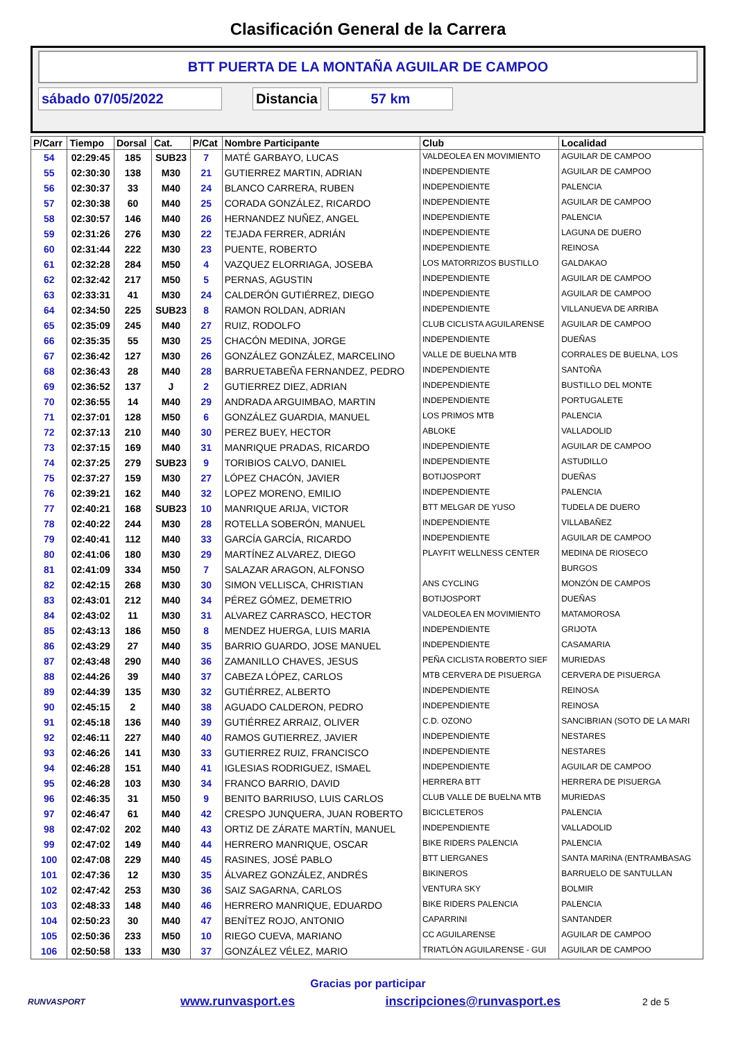Clasificación General de la Carrera
BTT PUERTA DE LA MONTAÑA AGUILAR DE CAMPOO
sábado 07/05/2022 Distancia 57 km
| P/Carr | Tiempo | Dorsal | Cat. | P/Cat | Nombre Participante | Club | Localidad |
| --- | --- | --- | --- | --- | --- | --- | --- |
| 54 | 02:29:45 | 185 | SUB23 | 7 | MATÉ GARBAYO, LUCAS | VALDEOLEA EN MOVIMIENTO | AGUILAR DE CAMPOO |
| 55 | 02:30:30 | 138 | M30 | 21 | GUTIERREZ MARTIN, ADRIAN | INDEPENDIENTE | AGUILAR DE CAMPOO |
| 56 | 02:30:37 | 33 | M40 | 24 | BLANCO CARRERA, RUBEN | INDEPENDIENTE | PALENCIA |
| 57 | 02:30:38 | 60 | M40 | 25 | CORADA GONZÁLEZ, RICARDO | INDEPENDIENTE | AGUILAR DE CAMPOO |
| 58 | 02:30:57 | 146 | M40 | 26 | HERNANDEZ NUÑEZ, ANGEL | INDEPENDIENTE | PALENCIA |
| 59 | 02:31:26 | 276 | M30 | 22 | TEJADA FERRER, ADRIÁN | INDEPENDIENTE | LAGUNA DE DUERO |
| 60 | 02:31:44 | 222 | M30 | 23 | PUENTE, ROBERTO | INDEPENDIENTE | REINOSA |
| 61 | 02:32:28 | 284 | M50 | 4 | VAZQUEZ ELORRIAGA, JOSEBA | LOS MATORRIZOS BUSTILLO | GALDAKAO |
| 62 | 02:32:42 | 217 | M50 | 5 | PERNAS, AGUSTIN | INDEPENDIENTE | AGUILAR DE CAMPOO |
| 63 | 02:33:31 | 41 | M30 | 24 | CALDERÓN GUTIÉRREZ, DIEGO | INDEPENDIENTE | AGUILAR DE CAMPOO |
| 64 | 02:34:50 | 225 | SUB23 | 8 | RAMON ROLDAN, ADRIAN | INDEPENDIENTE | VILLANUEVA DE ARRIBA |
| 65 | 02:35:09 | 245 | M40 | 27 | RUIZ, RODOLFO | CLUB CICLISTA AGUILARENSE | AGUILAR DE CAMPOO |
| 66 | 02:35:35 | 55 | M30 | 25 | CHACÓN MEDINA, JORGE | INDEPENDIENTE | DUEÑAS |
| 67 | 02:36:42 | 127 | M30 | 26 | GONZÁLEZ GONZÁLEZ, MARCELINO | VALLE DE BUELNA MTB | CORRALES DE BUELNA, LOS |
| 68 | 02:36:43 | 28 | M40 | 28 | BARRUETABEÑA FERNANDEZ, PEDRO | INDEPENDIENTE | SANTOÑA |
| 69 | 02:36:52 | 137 | J | 2 | GUTIERREZ DIEZ, ADRIAN | INDEPENDIENTE | BUSTILLO DEL MONTE |
| 70 | 02:36:55 | 14 | M40 | 29 | ANDRADA ARGUIMBAO, MARTIN | INDEPENDIENTE | PORTUGALETE |
| 71 | 02:37:01 | 128 | M50 | 6 | GONZÁLEZ GUARDIA, MANUEL | LOS PRIMOS MTB | PALENCIA |
| 72 | 02:37:13 | 210 | M40 | 30 | PEREZ BUEY, HECTOR | ABLOKE | VALLADOLID |
| 73 | 02:37:15 | 169 | M40 | 31 | MANRIQUE PRADAS, RICARDO | INDEPENDIENTE | AGUILAR DE CAMPOO |
| 74 | 02:37:25 | 279 | SUB23 | 9 | TORIBIOS CALVO, DANIEL | INDEPENDIENTE | ASTUDILLO |
| 75 | 02:37:27 | 159 | M30 | 27 | LÓPEZ CHACÓN, JAVIER | BOTIJOSPORT | DUEÑAS |
| 76 | 02:39:21 | 162 | M40 | 32 | LOPEZ MORENO, EMILIO | INDEPENDIENTE | PALENCIA |
| 77 | 02:40:21 | 168 | SUB23 | 10 | MANRIQUE ARIJA, VICTOR | BTT MELGAR DE YUSO | TUDELA DE DUERO |
| 78 | 02:40:22 | 244 | M30 | 28 | ROTELLA SOBERÓN, MANUEL | INDEPENDIENTE | VILLABAÑEZ |
| 79 | 02:40:41 | 112 | M40 | 33 | GARCÍA GARCÍA, RICARDO | INDEPENDIENTE | AGUILAR DE CAMPOO |
| 80 | 02:41:06 | 180 | M30 | 29 | MARTÍNEZ ALVAREZ, DIEGO | PLAYFIT WELLNESS CENTER | MEDINA DE RIOSECO |
| 81 | 02:41:09 | 334 | M50 | 7 | SALAZAR ARAGON, ALFONSO | | BURGOS |
| 82 | 02:42:15 | 268 | M30 | 30 | SIMON VELLISCA, CHRISTIAN | ANS CYCLING | MONZÓN DE CAMPOS |
| 83 | 02:43:01 | 212 | M40 | 34 | PÉREZ GÓMEZ, DEMETRIO | BOTIJOSPORT | DUEÑAS |
| 84 | 02:43:02 | 11 | M30 | 31 | ALVAREZ CARRASCO, HECTOR | VALDEOLEA EN MOVIMIENTO | MATAMOROSA |
| 85 | 02:43:13 | 186 | M50 | 8 | MENDEZ HUERGA, LUIS MARIA | INDEPENDIENTE | GRIJOTA |
| 86 | 02:43:29 | 27 | M40 | 35 | BARRIO GUARDO, JOSE MANUEL | INDEPENDIENTE | CASAMARIA |
| 87 | 02:43:48 | 290 | M40 | 36 | ZAMANILLO CHAVES, JESUS | PEÑA CICLISTA ROBERTO SIEF | MURIEDAS |
| 88 | 02:44:26 | 39 | M40 | 37 | CABEZA LÓPEZ, CARLOS | MTB CERVERA DE PISUERGA | CERVERA DE PISUERGA |
| 89 | 02:44:39 | 135 | M30 | 32 | GUTIÉRREZ, ALBERTO | INDEPENDIENTE | REINOSA |
| 90 | 02:45:15 | 2 | M40 | 38 | AGUADO CALDERON, PEDRO | INDEPENDIENTE | REINOSA |
| 91 | 02:45:18 | 136 | M40 | 39 | GUTIÉRREZ ARRAIZ, OLIVER | C.D. OZONO | SANCIBRIAN (SOTO DE LA MARI |
| 92 | 02:46:11 | 227 | M40 | 40 | RAMOS GUTIERREZ, JAVIER | INDEPENDIENTE | NESTARES |
| 93 | 02:46:26 | 141 | M30 | 33 | GUTIERREZ RUIZ, FRANCISCO | INDEPENDIENTE | NESTARES |
| 94 | 02:46:28 | 151 | M40 | 41 | IGLESIAS RODRIGUEZ, ISMAEL | INDEPENDIENTE | AGUILAR DE CAMPOO |
| 95 | 02:46:28 | 103 | M30 | 34 | FRANCO BARRIO, DAVID | HERRERA BTT | HERRERA DE PISUERGA |
| 96 | 02:46:35 | 31 | M50 | 9 | BENITO BARRIUSO, LUIS CARLOS | CLUB VALLE DE BUELNA MTB | MURIEDAS |
| 97 | 02:46:47 | 61 | M40 | 42 | CRESPO JUNQUERA, JUAN ROBERTO | BICICLETEROS | PALENCIA |
| 98 | 02:47:02 | 202 | M40 | 43 | ORTIZ DE ZÁRATE MARTÍN, MANUEL | INDEPENDIENTE | VALLADOLID |
| 99 | 02:47:02 | 149 | M40 | 44 | HERRERO MANRIQUE, OSCAR | BIKE RIDERS PALENCIA | PALENCIA |
| 100 | 02:47:08 | 229 | M40 | 45 | RASINES, JOSÉ PABLO | BTT LIERGANES | SANTA MARINA (ENTRAMBASAG |
| 101 | 02:47:36 | 12 | M30 | 35 | ÁLVAREZ GONZÁLEZ, ANDRÉS | BIKINEROS | BARRUELO DE SANTULLAN |
| 102 | 02:47:42 | 253 | M30 | 36 | SAIZ SAGARNA, CARLOS | VENTURA SKY | BOLMIR |
| 103 | 02:48:33 | 148 | M40 | 46 | HERRERO MANRIQUE, EDUARDO | BIKE RIDERS PALENCIA | PALENCIA |
| 104 | 02:50:23 | 30 | M40 | 47 | BENÍTEZ ROJO, ANTONIO | CAPARRINI | SANTANDER |
| 105 | 02:50:36 | 233 | M50 | 10 | RIEGO CUEVA, MARIANO | CC AGUILARENSE | AGUILAR DE CAMPOO |
| 106 | 02:50:58 | 133 | M30 | 37 | GONZÁLEZ VÉLEZ, MARIO | TRIATLÓN AGUILARENSE - GUI | AGUILAR DE CAMPOO |
Gracias por participar
RUNVASPORT
www.runvasport.es inscripciones@runvasport.es
2 de 5